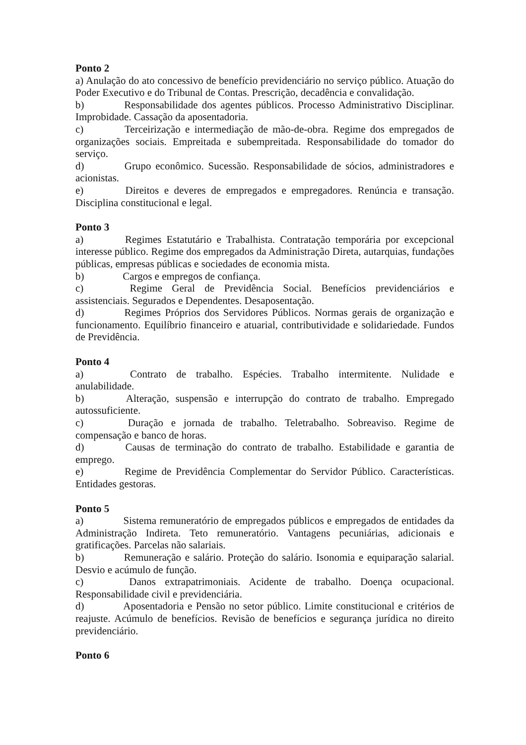Ponto 2
a) Anulação do ato concessivo de benefício previdenciário no serviço público. Atuação do Poder Executivo e do Tribunal de Contas. Prescrição, decadência e convalidação.
b) Responsabilidade dos agentes públicos. Processo Administrativo Disciplinar. Improbidade. Cassação da aposentadoria.
c) Terceirização e intermediação de mão-de-obra. Regime dos empregados de organizações sociais. Empreitada e subempreitada. Responsabilidade do tomador do serviço.
d) Grupo econômico. Sucessão. Responsabilidade de sócios, administradores e acionistas.
e) Direitos e deveres de empregados e empregadores. Renúncia e transação. Disciplina constitucional e legal.
Ponto 3
a) Regimes Estatutário e Trabalhista. Contratação temporária por excepcional interesse público. Regime dos empregados da Administração Direta, autarquias, fundações públicas, empresas públicas e sociedades de economia mista.
b) Cargos e empregos de confiança.
c) Regime Geral de Previdência Social. Benefícios previdenciários e assistenciais. Segurados e Dependentes. Desaposentação.
d) Regimes Próprios dos Servidores Públicos. Normas gerais de organização e funcionamento. Equilíbrio financeiro e atuarial, contributividade e solidariedade. Fundos de Previdência.
Ponto 4
a) Contrato de trabalho. Espécies. Trabalho intermitente. Nulidade e anulabilidade.
b) Alteração, suspensão e interrupção do contrato de trabalho. Empregado autossuficiente.
c) Duração e jornada de trabalho. Teletrabalho. Sobreaviso. Regime de compensação e banco de horas.
d) Causas de terminação do contrato de trabalho. Estabilidade e garantia de emprego.
e) Regime de Previdência Complementar do Servidor Público. Características. Entidades gestoras.
Ponto 5
a) Sistema remuneratório de empregados públicos e empregados de entidades da Administração Indireta. Teto remuneratório. Vantagens pecuniárias, adicionais e gratificações. Parcelas não salariais.
b) Remuneração e salário. Proteção do salário. Isonomia e equiparação salarial. Desvio e acúmulo de função.
c) Danos extrapatrimoniais. Acidente de trabalho. Doença ocupacional. Responsabilidade civil e previdenciária.
d) Aposentadoria e Pensão no setor público. Limite constitucional e critérios de reajuste. Acúmulo de benefícios. Revisão de benefícios e segurança jurídica no direito previdenciário.
Ponto 6